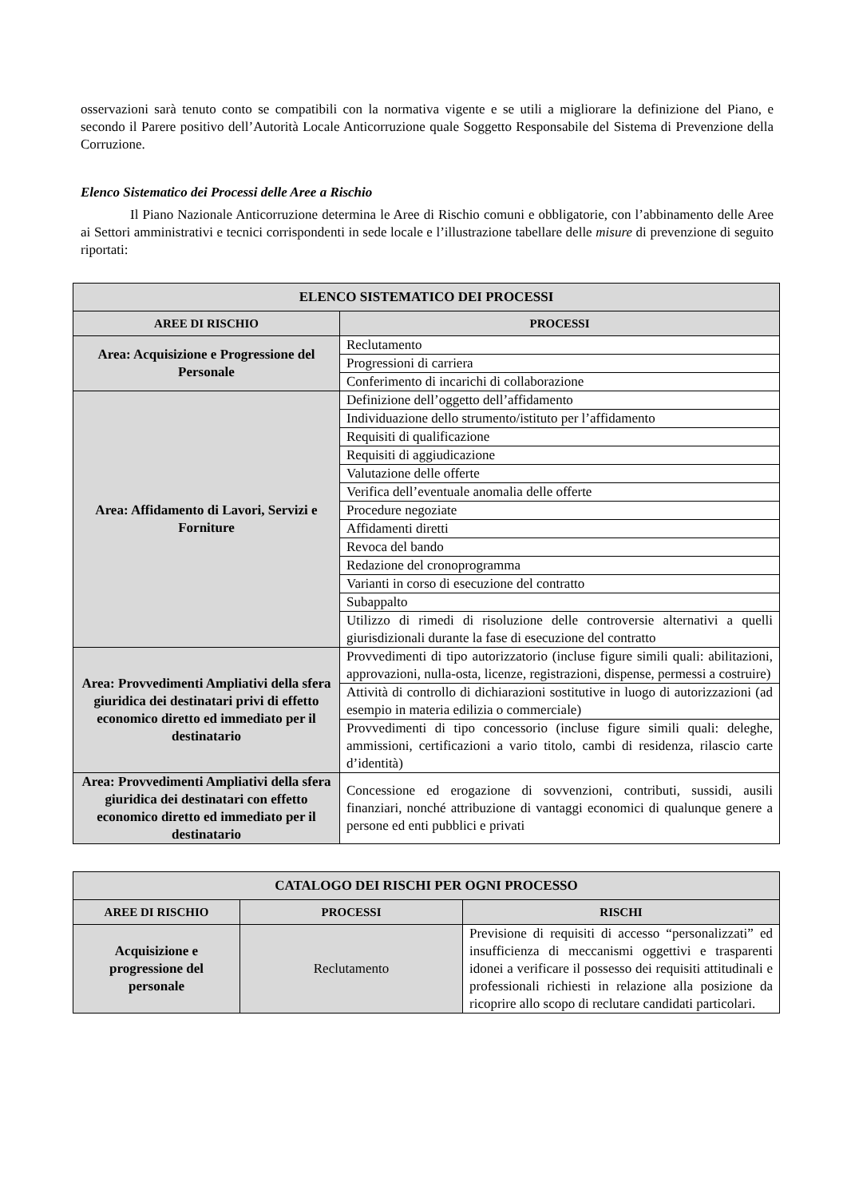osservazioni sarà tenuto conto se compatibili con la normativa vigente e se utili a migliorare la definizione del Piano, e secondo il Parere positivo dell’Autorità Locale Anticorruzione quale Soggetto Responsabile del Sistema di Prevenzione della Corruzione.
Elenco Sistematico dei Processi delle Aree a Rischio
Il Piano Nazionale Anticorruzione determina le Aree di Rischio comuni e obbligatorie, con l’abbinamento delle Aree ai Settori amministrativi e tecnici corrispondenti in sede locale e l’illustrazione tabellare delle misure di prevenzione di seguito riportati:
| ELENCO SISTEMATICO DEI PROCESSI | |
| --- | --- |
| AREE DI RISCHIO | PROCESSI |
| Area: Acquisizione e Progressione del Personale | Reclutamento |
| | Progressioni di carriera |
| | Conferimento di incarichi di collaborazione |
| Area: Affidamento di Lavori, Servizi e Forniture | Definizione dell’oggetto dell’affidamento |
| | Individuazione dello strumento/istituto per l’affidamento |
| | Requisiti di qualificazione |
| | Requisiti di aggiudicazione |
| | Valutazione delle offerte |
| | Verifica dell’eventuale anomalia delle offerte |
| | Procedure negoziate |
| | Affidamenti diretti |
| | Revoca del bando |
| | Redazione del cronoprogramma |
| | Varianti in corso di esecuzione del contratto |
| | Subappalto |
| | Utilizzo di rimedi di risoluzione delle controversie alternativi a quelli giurisdizionali durante la fase di esecuzione del contratto |
| Area: Provvedimenti Ampliativi della sfera giuridica dei destinatari privi di effetto economico diretto ed immediato per il destinatario | Provvedimenti di tipo autorizzatorio (incluse figure simili quali: abilitazioni, approvazioni, nulla-osta, licenze, registrazioni, dispense, permessi a costruire) |
| | Attività di controllo di dichiarazioni sostitutive in luogo di autorizzazioni (ad esempio in materia edilizia o commerciale) |
| | Provvedimenti di tipo concessorio (incluse figure simili quali: deleghe, ammissioni, certificazioni a vario titolo, cambi di residenza, rilascio carte d’identità) |
| Area: Provvedimenti Ampliativi della sfera giuridica dei destinatari con effetto economico diretto ed immediato per il destinatario | Concessione ed erogazione di sovvenzioni, contributi, sussidi, ausili finanziari, nonché attribuzione di vantaggi economici di qualunque genere a persone ed enti pubblici e privati |
| CATALOGO DEI RISCHI PER OGNI PROCESSO | | |
| --- | --- | --- |
| AREE DI RISCHIO | PROCESSI | RISCHI |
| Acquisizione e progressione del personale | Reclutamento | Previsione di requisiti di accesso “personalizzati” ed insufficienza di meccanismi oggettivi e trasparenti idonei a verificare il possesso dei requisiti attitudinali e professionali richiesti in relazione alla posizione da ricoprire allo scopo di reclutare candidati particolari. |